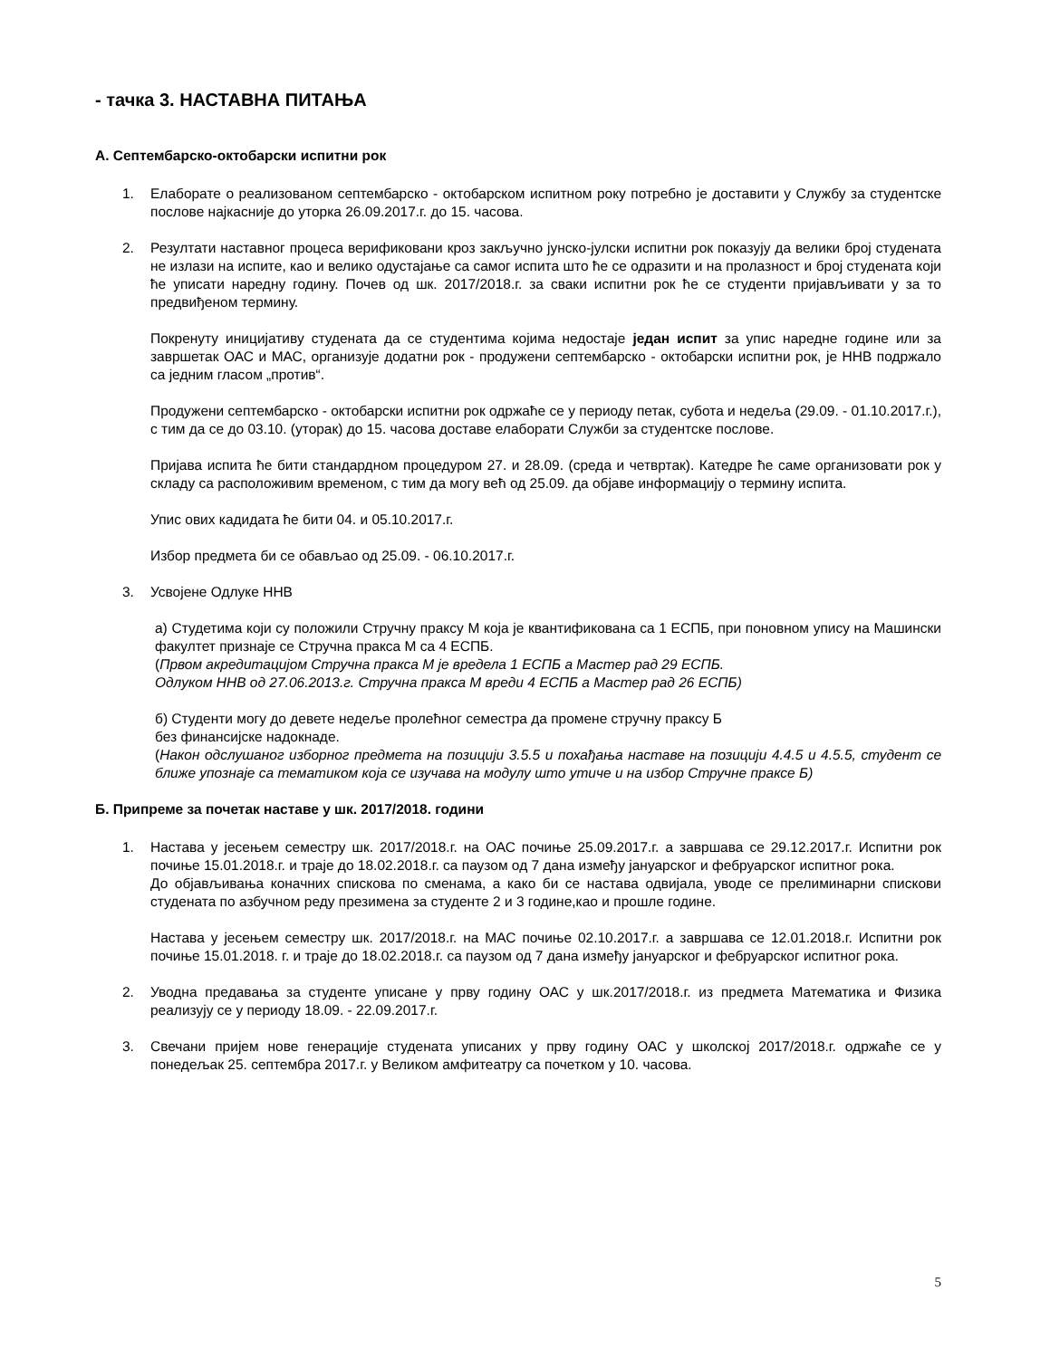- тачка 3. НАСТАВНА ПИТАЊА
А. Септембарско-октобарски испитни рок
1. Елаборате о реализованом септембарско - октобарском испитном року потребно је доставити у Службу за студентске послове најкасније до уторка 26.09.2017.г. до 15. часова.
2. Резултати наставног процеса верификовани кроз закључно јунско-јулски испитни рок показују да велики број студената не излази на испите, као и велико одустајање са самог испита што ће се одразити и на пролазност и број студената који ће уписати наредну годину. Почев од шк. 2017/2018.г. за сваки испитни рок ће се студенти пријављивати у за то предвиђеном термину.
Покренуту иницијативу студената да се студентима којима недостаје један испит за упис наредне године или за завршетак ОАС и МАС, организује додатни рок - продужени септембарско - октобарски испитни рок, је ННВ подржало са једним гласом „против“.
Продужени септембарско - октобарски испитни рок одржаће се у периоду петак, субота и недеља (29.09. - 01.10.2017.г.), с тим да се до 03.10. (уторак) до 15. часова доставе елаборати Служби за студентске послове.
Пријава испита ће бити стандардном процедуром 27. и 28.09. (среда и четвртак). Катедре ће саме организовати рок у складу са расположивим временом, с тим да могу већ од 25.09. да објаве информацију о термину испита.
Упис ових кадидата ће бити 04. и 05.10.2017.г.
Избор предмета би се обављао од 25.09. - 06.10.2017.г.
3. Усвојене Одлуке ННВ
а) Студетима који су положили Стручну праксу М која је квантификована са 1 ЕСПБ, при поновном упису на Машински факултет признаје се Стручна пракса М са 4 ЕСПБ.
(Првом акредитацијом Стручна пракса М је вредела 1 ЕСПБ а Мастер рад 29 ЕСПБ.
Одлуком ННВ од 27.06.2013.г. Стручна пракса М вреди 4 ЕСПБ а Мастер рад 26 ЕСПБ)
б) Студенти могу до девете недеље пролећног семестра да промене стручну праксу Б
без финансијске надокнаде.
(Након одслушаног изборног предмета на позицији 3.5.5 и похађања наставе на позицији 4.4.5 и 4.5.5, студент се ближе упознаје са тематиком која се изучава на модулу што утиче и на избор Стручне праксе Б)
Б. Припреме за почетак наставе у шк. 2017/2018. години
1. Настава у јесењем семестру шк. 2017/2018.г. на ОАС почиње 25.09.2017.г. а завршава се 29.12.2017.г. Испитни рок почиње 15.01.2018.г. и траје до 18.02.2018.г. са паузом од 7 дана између јануарског и фебруарског испитног рока.
До објављивања коначних спискова по сменама, а како би се настава одвијала, уводе се прелиминарни спискови студената по азбучном реду презимена за студенте 2 и 3 године,као и прошле године.
Настава у јесењем семестру шк. 2017/2018.г. на МАС почиње 02.10.2017.г. а завршава се 12.01.2018.г. Испитни рок почиње 15.01.2018. г. и траје до 18.02.2018.г. са паузом од 7 дана између јануарског и фебруарског испитног рока.
2. Уводна предавања за студенте уписане у прву годину ОАС у шк.2017/2018.г. из предмета Математика и Физика реализују се у периоду 18.09. - 22.09.2017.г.
3. Свечани пријем нове генерације студената уписаних у прву годину ОАС у школској 2017/2018.г. одржаће се у понедељак 25. септембра 2017.г. у Великом амфитеатру са почетком у 10. часова.
5